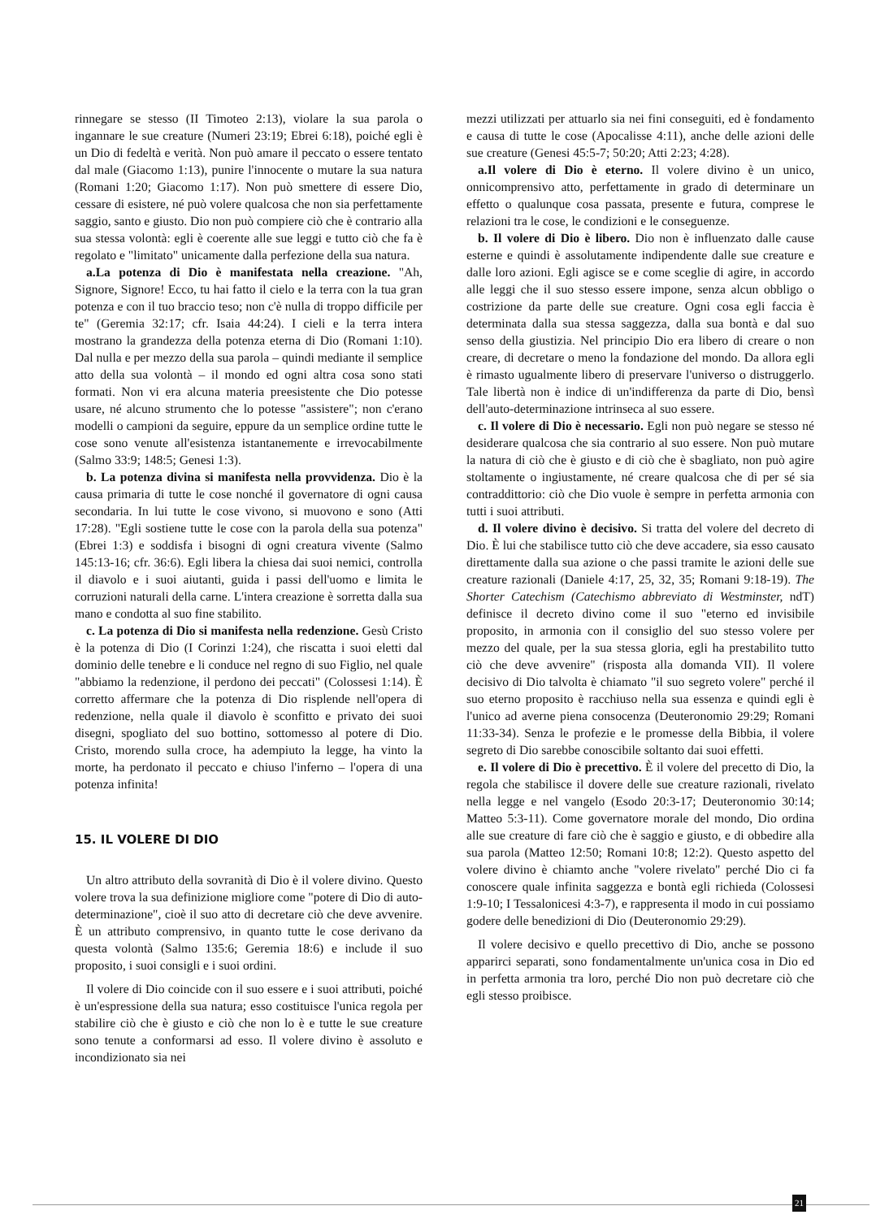rinnegare se stesso (II Timoteo 2:13), violare la sua parola o ingannare le sue creature (Numeri 23:19; Ebrei 6:18), poiché egli è un Dio di fedeltà e verità. Non può amare il peccato o essere tentato dal male (Giacomo 1:13), punire l'innocente o mutare la sua natura (Romani 1:20; Giacomo 1:17). Non può smettere di essere Dio, cessare di esistere, né può volere qualcosa che non sia perfettamente saggio, santo e giusto. Dio non può compiere ciò che è contrario alla sua stessa volontà: egli è coerente alle sue leggi e tutto ciò che fa è regolato e "limitato" unicamente dalla perfezione della sua natura.
a.La potenza di Dio è manifestata nella creazione. "Ah, Signore, Signore! Ecco, tu hai fatto il cielo e la terra con la tua gran potenza e con il tuo braccio teso; non c'è nulla di troppo difficile per te" (Geremia 32:17; cfr. Isaia 44:24). I cieli e la terra intera mostrano la grandezza della potenza eterna di Dio (Romani 1:10). Dal nulla e per mezzo della sua parola – quindi mediante il semplice atto della sua volontà – il mondo ed ogni altra cosa sono stati formati. Non vi era alcuna materia preesistente che Dio potesse usare, né alcuno strumento che lo potesse "assistere"; non c'erano modelli o campioni da seguire, eppure da un semplice ordine tutte le cose sono venute all'esistenza istantanemente e irrevocabilmente (Salmo 33:9; 148:5; Genesi 1:3).
b. La potenza divina si manifesta nella provvidenza. Dio è la causa primaria di tutte le cose nonché il governatore di ogni causa secondaria. In lui tutte le cose vivono, si muovono e sono (Atti 17:28). "Egli sostiene tutte le cose con la parola della sua potenza" (Ebrei 1:3) e soddisfa i bisogni di ogni creatura vivente (Salmo 145:13-16; cfr. 36:6). Egli libera la chiesa dai suoi nemici, controlla il diavolo e i suoi aiutanti, guida i passi dell'uomo e limita le corruzioni naturali della carne. L'intera creazione è sorretta dalla sua mano e condotta al suo fine stabilito.
c. La potenza di Dio si manifesta nella redenzione. Gesù Cristo è la potenza di Dio (I Corinzi 1:24), che riscatta i suoi eletti dal dominio delle tenebre e li conduce nel regno di suo Figlio, nel quale "abbiamo la redenzione, il perdono dei peccati" (Colossesi 1:14). È corretto affermare che la potenza di Dio risplende nell'opera di redenzione, nella quale il diavolo è sconfitto e privato dei suoi disegni, spogliato del suo bottino, sottomesso al potere di Dio. Cristo, morendo sulla croce, ha adempiuto la legge, ha vinto la morte, ha perdonato il peccato e chiuso l'inferno – l'opera di una potenza infinita!
15. IL VOLERE DI DIO
Un altro attributo della sovranità di Dio è il volere divino. Questo volere trova la sua definizione migliore come "potere di Dio di auto-determinazione", cioè il suo atto di decretare ciò che deve avvenire. È un attributo comprensivo, in quanto tutte le cose derivano da questa volontà (Salmo 135:6; Geremia 18:6) e include il suo proposito, i suoi consigli e i suoi ordini.
Il volere di Dio coincide con il suo essere e i suoi attributi, poiché è un'espressione della sua natura; esso costituisce l'unica regola per stabilire ciò che è giusto e ciò che non lo è e tutte le sue creature sono tenute a conformarsi ad esso. Il volere divino è assoluto e incondizionato sia nei
mezzi utilizzati per attuarlo sia nei fini conseguiti, ed è fondamento e causa di tutte le cose (Apocalisse 4:11), anche delle azioni delle sue creature (Genesi 45:5-7; 50:20; Atti 2:23; 4:28).
a.Il volere di Dio è eterno. Il volere divino è un unico, onnicomprensivo atto, perfettamente in grado di determinare un effetto o qualunque cosa passata, presente e futura, comprese le relazioni tra le cose, le condizioni e le conseguenze.
b. Il volere di Dio è libero. Dio non è influenzato dalle cause esterne e quindi è assolutamente indipendente dalle sue creature e dalle loro azioni. Egli agisce se e come sceglie di agire, in accordo alle leggi che il suo stesso essere impone, senza alcun obbligo o costrizione da parte delle sue creature. Ogni cosa egli faccia è determinata dalla sua stessa saggezza, dalla sua bontà e dal suo senso della giustizia. Nel principio Dio era libero di creare o non creare, di decretare o meno la fondazione del mondo. Da allora egli è rimasto ugualmente libero di preservare l'universo o distruggerlo. Tale libertà non è indice di un'indifferenza da parte di Dio, bensì dell'auto-determinazione intrinseca al suo essere.
c. Il volere di Dio è necessario. Egli non può negare se stesso né desiderare qualcosa che sia contrario al suo essere. Non può mutare la natura di ciò che è giusto e di ciò che è sbagliato, non può agire stoltamente o ingiustamente, né creare qualcosa che di per sé sia contraddittorio: ciò che Dio vuole è sempre in perfetta armonia con tutti i suoi attributi.
d. Il volere divino è decisivo. Si tratta del volere del decreto di Dio. È lui che stabilisce tutto ciò che deve accadere, sia esso causato direttamente dalla sua azione o che passi tramite le azioni delle sue creature razionali (Daniele 4:17, 25, 32, 35; Romani 9:18-19). The Shorter Catechism (Catechismo abbreviato di Westminster, ndT) definisce il decreto divino come il suo "eterno ed invisibile proposito, in armonia con il consiglio del suo stesso volere per mezzo del quale, per la sua stessa gloria, egli ha prestabilito tutto ciò che deve avvenire" (risposta alla domanda VII). Il volere decisivo di Dio talvolta è chiamato "il suo segreto volere" perché il suo eterno proposito è racchiuso nella sua essenza e quindi egli è l'unico ad averne piena consocenza (Deuteronomio 29:29; Romani 11:33-34). Senza le profezie e le promesse della Bibbia, il volere segreto di Dio sarebbe conoscibile soltanto dai suoi effetti.
e. Il volere di Dio è precettivo. È il volere del precetto di Dio, la regola che stabilisce il dovere delle sue creature razionali, rivelato nella legge e nel vangelo (Esodo 20:3-17; Deuteronomio 30:14; Matteo 5:3-11). Come governatore morale del mondo, Dio ordina alle sue creature di fare ciò che è saggio e giusto, e di obbedire alla sua parola (Matteo 12:50; Romani 10:8; 12:2). Questo aspetto del volere divino è chiamto anche "volere rivelato" perché Dio ci fa conoscere quale infinita saggezza e bontà egli richieda (Colossesi 1:9-10; I Tessalonicesi 4:3-7), e rappresenta il modo in cui possiamo godere delle benedizioni di Dio (Deuteronomio 29:29).
Il volere decisivo e quello precettivo di Dio, anche se possono apparirci separati, sono fondamentalmente un'unica cosa in Dio ed in perfetta armonia tra loro, perché Dio non può decretare ciò che egli stesso proibisce.
21